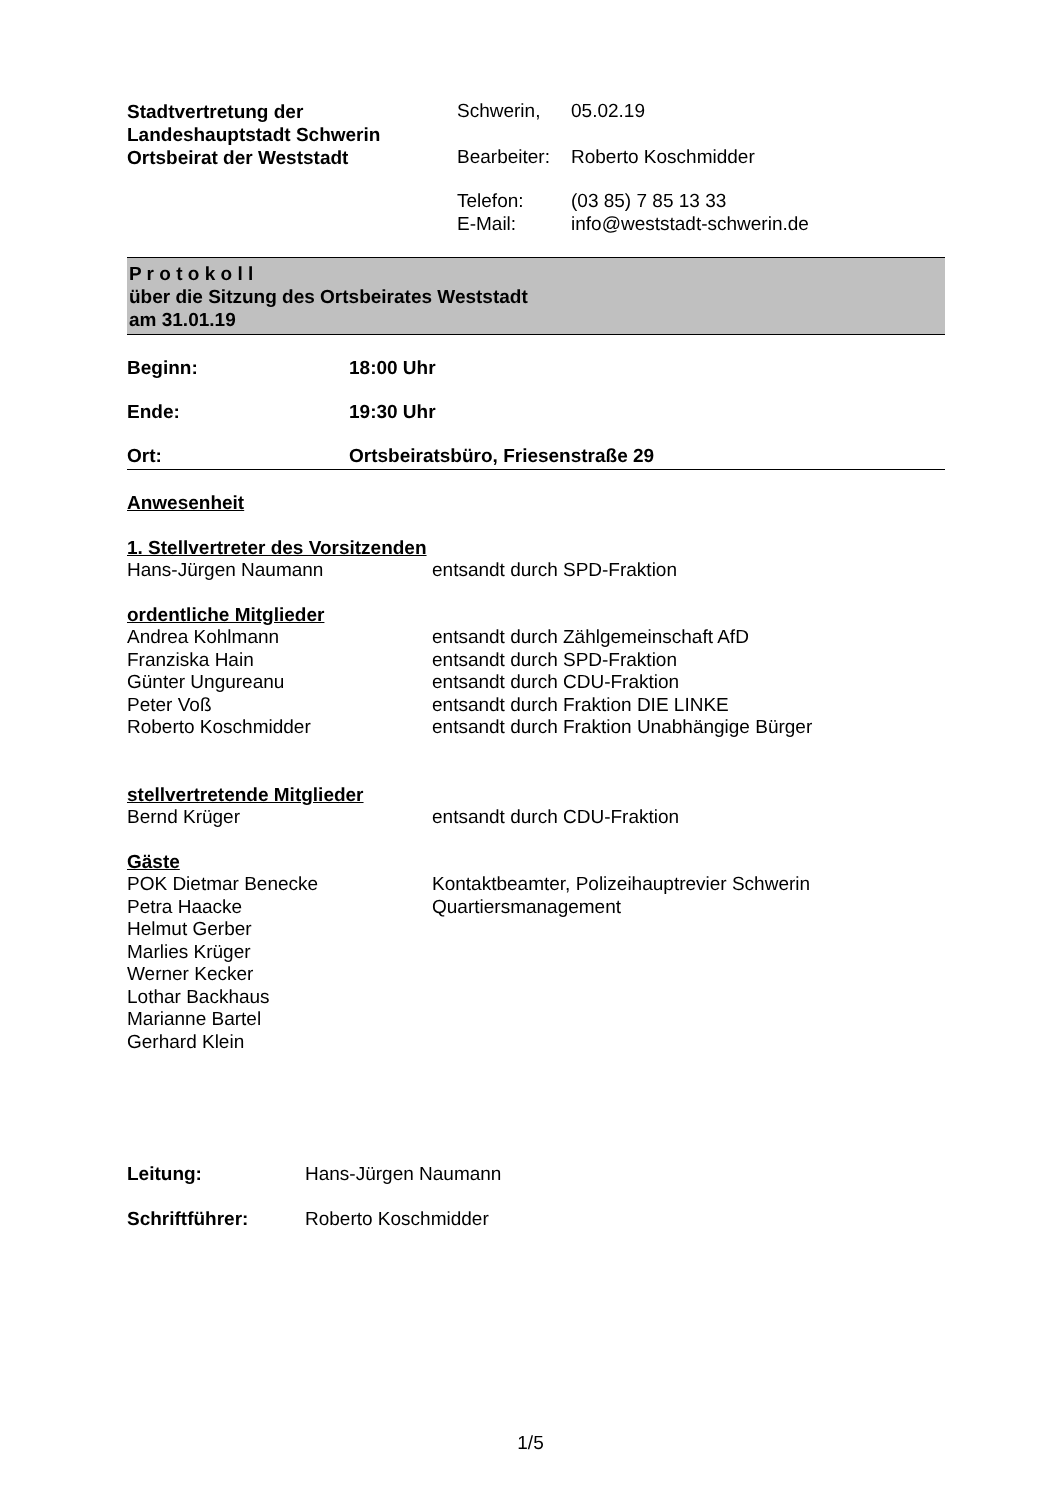| Stadtvertretung der Landeshauptstadt Schwerin Ortsbeirat der Weststadt | / Schwerin, / 05.02.19 / / Bearbeiter: / Roberto Koschmidder / / Telefon: E-Mail: / (03 85) 7 85 13 33 info@weststadt-schwerin.de / |
P r o t o k o l l
über die Sitzung des Ortsbeirates Weststadt
am 31.01.19
Beginn: 18:00 Uhr
Ende: 19:30 Uhr
Ort: Ortsbeiratsbüro, Friesenstraße 29
Anwesenheit
1. Stellvertreter des Vorsitzenden
| Hans-Jürgen Naumann | entsandt durch SPD-Fraktion |
ordentliche Mitglieder
| Andrea Kohlmann | entsandt durch Zählgemeinschaft AfD |
| Franziska Hain | entsandt durch SPD-Fraktion |
| Günter Ungureanu | entsandt durch CDU-Fraktion |
| Peter Voß | entsandt durch Fraktion DIE LINKE |
| Roberto Koschmidder | entsandt durch Fraktion Unabhängige Bürger |
stellvertretende Mitglieder
| Bernd Krüger | entsandt durch CDU-Fraktion |
Gäste
| POK Dietmar Benecke | Kontaktbeamter, Polizeihauptrevier Schwerin |
| Petra Haacke | Quartiersmanagement |
| Helmut Gerber | |
| Marlies Krüger | |
| Werner Kecker | |
| Lothar Backhaus | |
| Marianne Bartel | |
| Gerhard Klein | |
| Leitung: | Hans-Jürgen Naumann |
| Schriftführer: | Roberto Koschmidder |
1/5